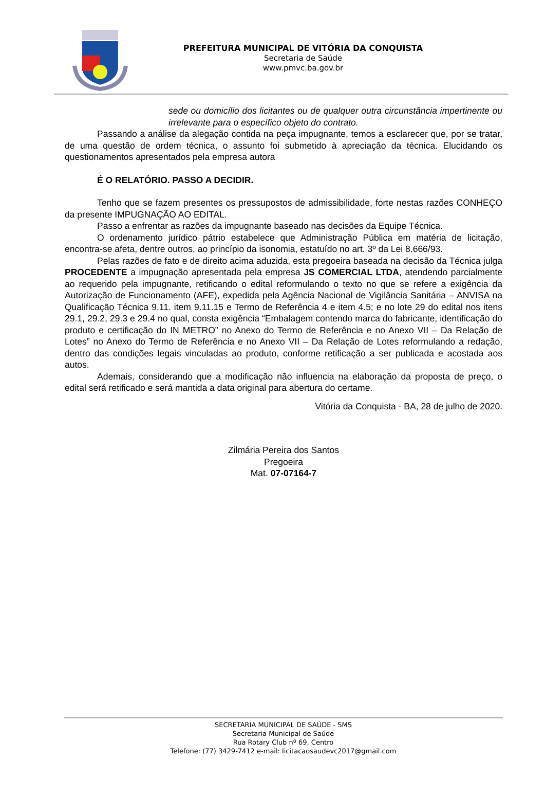PREFEITURA MUNICIPAL DE VITÓRIA DA CONQUISTA
Secretaria de Saúde
www.pmvc.ba.gov.br
sede ou domicílio dos licitantes ou de qualquer outra circunstância impertinente ou irrelevante para o específico objeto do contrato.
Passando a análise da alegação contida na peça impugnante, temos a esclarecer que, por se tratar, de uma questão de ordem técnica, o assunto foi submetido à apreciação da técnica. Elucidando os questionamentos apresentados pela empresa autora
É O RELATÓRIO. PASSO A DECIDIR.
Tenho que se fazem presentes os pressupostos de admissibilidade, forte nestas razões CONHEÇO da presente IMPUGNAÇÃO AO EDITAL.
Passo a enfrentar as razões da impugnante baseado nas decisões da Equipe Técnica.
O ordenamento jurídico pátrio estabelece que Administração Pública em matéria de licitação, encontra-se afeta, dentre outros, ao princípio da isonomia, estatuído no art. 3º da Lei 8.666/93.
Pelas razões de fato e de direito acima aduzida, esta pregoeira baseada na decisão da Técnica julga PROCEDENTE a impugnação apresentada pela empresa JS COMERCIAL LTDA, atendendo parcialmente ao requerido pela impugnante, retificando o edital reformulando o texto no que se refere a exigência da Autorização de Funcionamento (AFE), expedida pela Agência Nacional de Vigilância Sanitária – ANVISA na Qualificação Técnica 9.11. item 9.11.15 e Termo de Referência 4 e item 4.5; e no lote 29 do edital nos itens 29.1, 29.2, 29.3 e 29.4 no qual, consta exigência “Embalagem contendo marca do fabricante, identificação do produto e certificação do IN METRO” no Anexo do Termo de Referência e no Anexo VII – Da Relação de Lotes” no Anexo do Termo de Referência e no Anexo VII – Da Relação de Lotes reformulando a redação, dentro das condições legais vinculadas ao produto, conforme retificação a ser publicada e acostada aos autos.
Ademais, considerando que a modificação não influencia na elaboração da proposta de preço, o edital será retificado e será mantida a data original para abertura do certame.
Vitória da Conquista - BA, 28 de julho de 2020.
Zilmária Pereira dos Santos
Pregoeira
Mat. 07-07164-7
SECRETARIA MUNICIPAL DE SAÚDE - SMS
Secretaria Municipal de Saúde
Rua Rotary Club nº 69, Centro
Telefone: (77) 3429-7412 e-mail: licitacaosaudevc2017@gmail.com